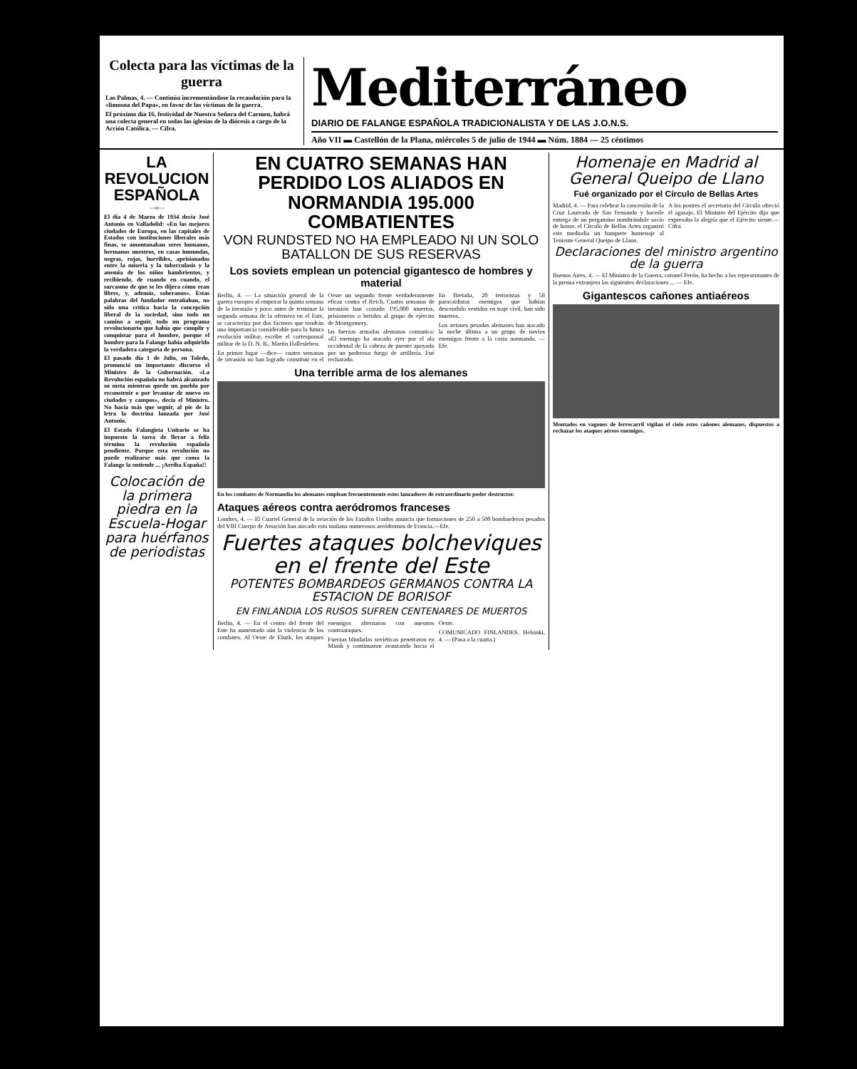Colecta para las víctimas de la guerra
Las Palmas, 4. — Continúa incrementándose la recaudación para la «limosna del Papa», en favor de las víctimas de la guerra.
El próximo día 16, festividad de Nuestra Señora del Carmen, habrá una colecta general en todas las iglesias de la diócesis a cargo de la Acción Católica. — Cifra.
Mediterráneo
DIARIO DE FALANGE ESPAÑOLA TRADICIONALISTA Y DE LAS J.O.N.S.
Año VII ▬ Castellón de la Plana, miércoles 5 de julio de 1944 ▬ Núm. 1884 — 25 céntimos
LA REVOLUCION ESPAÑOLA
—o—
El día 4 de Marzo de 1934 decía José Antonio en Valladolid: «En las mejores ciudades de Europa, en las capitales de Estados con instituciones liberales más finas, se amontonaban seres humanos, hermanos nuestros, en casas inmundas, negras, rojas, horribles, aprisionados entre la miseria y la tuberculosis y la anemia de los niños hambrientos, y recibiendo, de cuando en cuando, el sarcasmo de que se les dijera cómo eran libres, y, además, soberanos». Estas palabras del fundador entrañaban, no sólo una crítica hacia la concepción liberal de la sociedad, sino todo un camino a seguir, todo un programa revolucionario que había que cumplir y conquistar para el hombre, porque el hombre para la Falange había adquirido la verdadera categoría de persona.
El pasado día 1 de Julio, en Toledo, pronunció un importante discurso el Ministro de la Gobernación. «La Revolución española no habrá alcanzado su meta mientras quede un pueblo por reconstruir o por levantar de nuevo en ciudades y campos», decía el Ministro. No hacía más que seguir, al pie de la letra la doctrina lanzada por José Antonio.
El Estado Falangista Unitario se ha impuesto la tarea de llevar a feliz término la revolución española pendiente. Porque esta revolución no puede realizarse más que como la Falange la entiende ... ¡Arriba España!!
Colocación de la primera piedra en la Escuela-Hogar para huérfanos de periodistas
EN CUATRO SEMANAS HAN PERDIDO LOS ALIADOS EN NORMANDIA 195.000 COMBATIENTES
VON RUNDSTED NO HA EMPLEADO NI UN SOLO BATALLON DE SUS RESERVAS
Los soviets emplean un potencial gigantesco de hombres y material
Berlín, 4. — La situación general de la guerra europea al empezar la quinta semana de la invasión y poco antes de terminar la segunda semana de la ofensiva en el Este, se caracteriza por dos factores que tendrán una importancia considerable para la futura evolución militar, escribe el corresponsal militar de la D. N. B., Martin Hallesleben.
En primer lugar —dice— cuatro semanas de invasión no han logrado constituir en el Oeste un segundo frente verdaderamente eficaz contra el Reich. Cuatro semanas de invasión han costado 195.000 muertos, prisioneros o heridos al grupo de ejército de Montgomery.
las fuerzas armadas alemanas comunica: «El enemigo ha atacado ayer por el ala occidental de la cabeza de puente apoyado por un poderoso fuego de artillería. Fué rechazado.
En Bretaña, 20 terroristas y 58 paracaidistas enemigos que habían descendido vestidos en traje civil, han sido muertos.
Los aviones pesados alemanes han atacado la noche última a un grupo de navíos enemigos frente a la costa normanda. — Efe.
Una terrible arma de los alemanes
En los combates de Normandía los alemanes emplean frecuentemente estos lanzadores de extraordinario poder destructor.
Ataques aéreos contra aeródromos franceses
Londres, 4. — El Cuartel General de la aviación de los Estados Unidos anuncia que formaciones de 250 a 500 bombarderos pesados del VIII Cuerpo de Aviación han atacado esta mañana numerosos aeródromos de Francia.—Efe.
Fuertes ataques bolcheviques en el frente del Este
POTENTES BOMBARDEOS GERMANOS CONTRA LA ESTACION DE BORISOF
EN FINLANDIA LOS RUSOS SUFREN CENTENARES DE MUERTOS
Berlín, 4. — En el centro del frente del Este ha aumentado aún la violencia de los combates. Al Oeste de Eluzk, los ataques enemigos alternaron con nuestros contraataques.
Fuerzas blindadas soviéticas penetraron en Minsk y continuaron avanzando hacia el Oeste.
COMUNICADO FINLANDES. Helsinki, 4. — (Pasa a la cuarta.)
Homenaje en Madrid al General Queipo de Llano
Fué organizado por el Círculo de Bellas Artes
Madrid, 4. — Para celebrar la concesión de la Cruz Laureada de San Fernando y hacerle entrega de un pergamino nombrándole socio de honor, el Círculo de Bellas Artes organizó este mediodía un banquete homenaje al Teniente General Queipo de Llano.
A los postres el secretario del Círculo ofreció el agasajo. El Ministro del Ejército dijo que expresaba la alegría que el Ejército siente.—Cifra.
Declaraciones del ministro argentino de la guerra
Buenos Aires, 4. — El Ministro de la Guerra, coronel Perón, ha hecho a los representantes de la prensa extranjera las siguientes declaraciones ... — Efe.
Gigantescos cañones antiaéreos
Montados en vagones de ferrocarril vigilan el cielo estos cañones alemanes, dispuestos a rechazar los ataques aéreos enemigos.